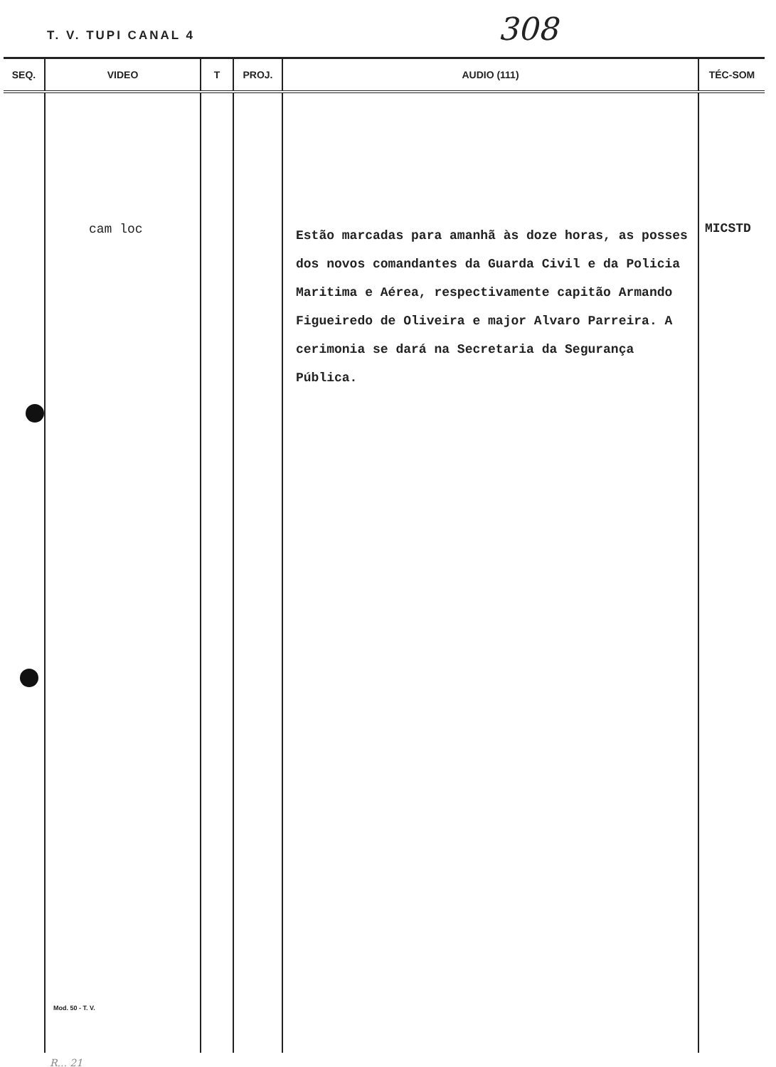T. V. TUPI CANAL 4 308
| SEQ. | VIDEO | T | PROJ. | AUDIO (111) | TÉC-SOM |
| --- | --- | --- | --- | --- | --- |
| | cam loc Mod. 50 - T. V. | | | Estão marcadas para amanhã às doze horas, as posses dos novos comandantes da Guarda Civil e da Policia Maritima e Aérea, respectivamente capitão Armando Figueiredo de Oliveira e major Alvaro Parreira. A cerimonia se dará na Secretaria da Segurança Pública. | MICSTD |
R... 21